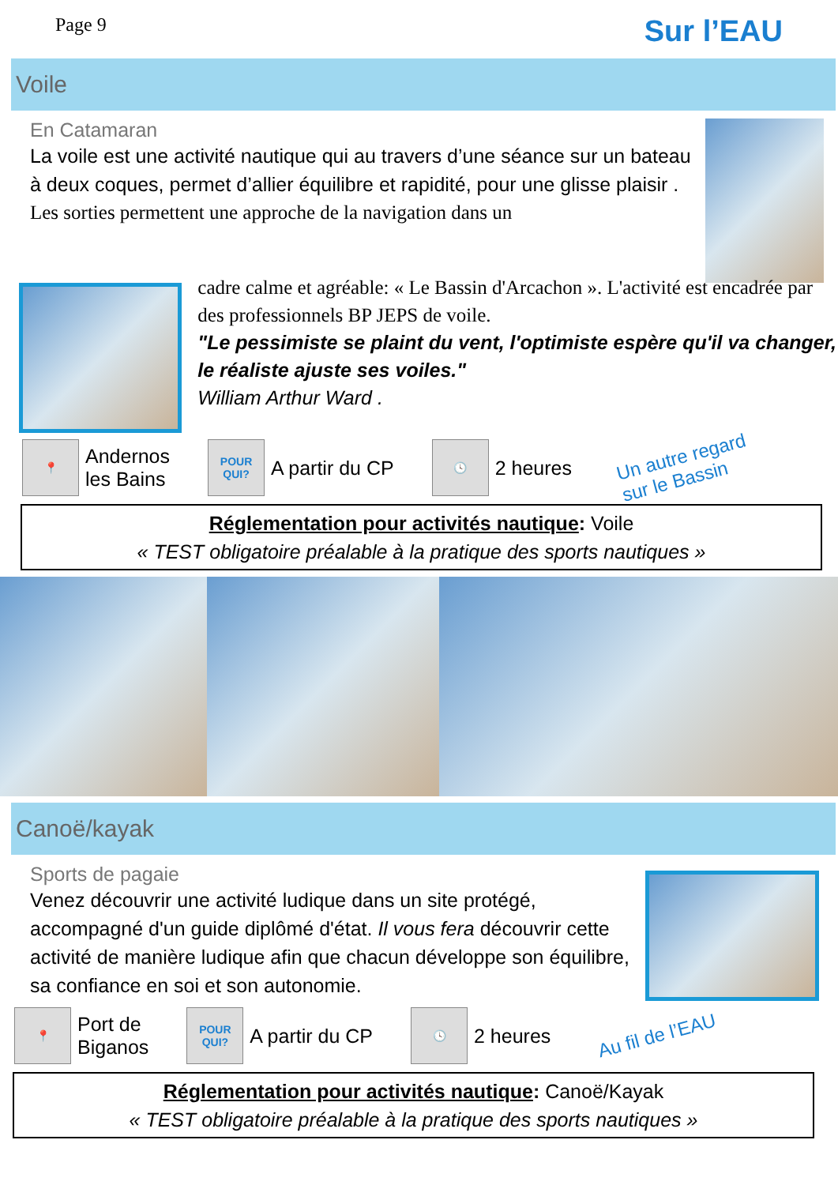Page 9 Sur l’EAU
Voile
En Catamaran
La voile est une activité nautique qui au travers d’une séance sur un bateau à deux coques, permet d’allier équilibre et rapidité, pour une glisse plaisir .
Les sorties permettent une approche de la navigation dans un
cadre calme et agréable: « Le Bassin d'Arcachon ». L'activité est encadrée par des professionnels BP JEPS de voile.
"Le pessimiste se plaint du vent, l'optimiste espère qu'il va changer, le réaliste ajuste ses voiles."
William Arthur Ward .
📍
Andernos
les Bains
POUR QUI?
A partir du CP
🕓
2 heures Un autre regard
sur le Bassin
Réglementation pour activités nautique: Voile
« TEST obligatoire préalable à la pratique des sports nautiques »
Canoë/kayak
Sports de pagaie
Venez découvrir une activité ludique dans un site protégé, accompagné d'un guide diplômé d'état. Il vous fera découvrir cette activité de manière ludique afin que chacun développe son équilibre, sa confiance en soi et son autonomie.
📍
Port de
Biganos
POUR QUI?
A partir du CP
🕓
2 heures Au fil de l’EAU
Réglementation pour activités nautique: Canoë/Kayak
« TEST obligatoire préalable à la pratique des sports nautiques »